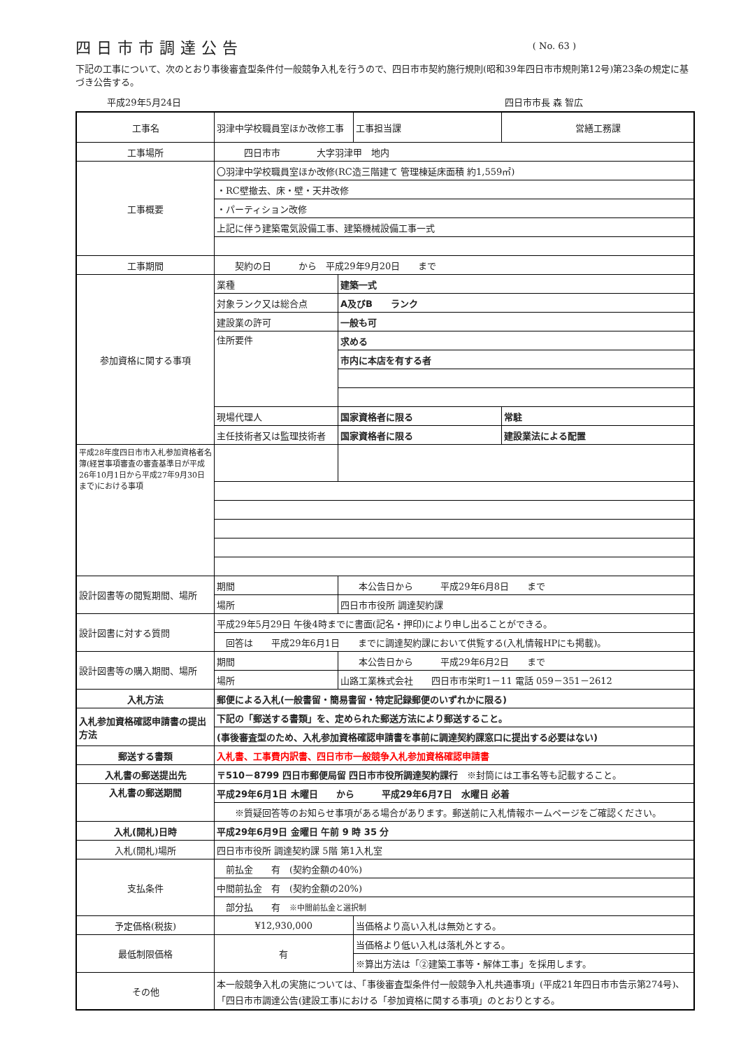四日市市調達公告
( No. 63 )
下記の工事について、次のとおり事後審査型条件付一般競争入札を行うので、四日市市契約施行規則(昭和39年四日市市規則第12号)第23条の規定に基づき公告する。
平成29年5月24日 四日市市長 森 智広
| 工事名 | 羽津中学校職員室ほか改修工事 | | 工事担当課 | 営繕工務課 |
| 工事場所 | 四日市市 大字羽津甲 地内 | | | |
| 工事概要 | 〇羽津中学校職員室ほか改修(RC造三階建て 管理棟延床面積 約1,559㎡) | | | |
| | ・RC壁撤去、床・壁・天井改修 | | | |
| | ・パーティション改修 | | | |
| | 上記に伴う建築電気設備工事、建築機械設備工事一式 | | | |
| 工事期間 | 契約の日 から 平成29年9月20日 まで | | | |
| 参加資格に関する事項 | 業種 | 建築一式 | | |
| | 対象ランク又は総合点 | A及びB ランク | | |
| | 建設業の許可 | 一般も可 | | |
| | 住所要件 | 求める | | |
| | | 市内に本店を有する者 | | |
| | 現場代理人 | 国家資格者に限る | | 常駐 |
| | 主任技術者又は監理技術者 | 国家資格者に限る | | 建設業法による配置 |
| 平成28年度四日市市入札参加資格者名簿(経営事項審査の審査基準日が平成26年10月1日から平成27年9月30日まで)における事項 | | | | |
| 設計図書等の閲覧期間、場所 | 期間 | 本公告日から 平成29年6月8日 まで | | |
| | 場所 | 四日市市役所 調達契約課 | | |
| 設計図書に対する質問 | 平成29年5月29日 午後4時までに書面(記名・押印)により申し出ることができる。 | | | |
| | 回答は 平成29年6月1日 までに調達契約課において供覧する(入札情報HPにも掲載)。 | | | |
| 設計図書等の購入期間、場所 | 期間 | 本公告日から 平成29年6月2日 まで | | |
| | 場所 | 山路工業株式会社 四日市市栄町1－11 電話 059－351－2612 | | |
| 入札方法 | 郵便による入札(一般書留・簡易書留・特定記録郵便のいずれかに限る) | | | |
| 入札参加資格確認申請書の提出方法 | 下記の「郵送する書類」を、定められた郵送方法により郵送すること。 | | | |
| | (事後審査型のため、入札参加資格確認申請書を事前に調達契約課窓口に提出する必要はない) | | | |
| 郵送する書類 | 入札書、工事費内訳書、四日市市一般競争入札参加資格確認申請書 | | | |
| 入札書の郵送提出先 | 〒510－8799 四日市郵便局留 四日市市役所調達契約課行 ※封筒には工事名等も記載すること。 | | | |
| 入札書の郵送期間 | 平成29年6月1日 木曜日 から 平成29年6月7日 水曜日 必着 | | | |
| | ※質疑回答等のお知らせ事項がある場合があります。郵送前に入札情報ホームページをご確認ください。 | | | |
| 入札(開札)日時 | 平成29年6月9日 金曜日 午前 9 時 35 分 | | | |
| 入札(開札)場所 | 四日市市役所 調達契約課 5階 第1入札室 | | | |
| 支払条件 | 前払金 有 (契約金額の40%) | | | |
| | 中間前払金 有 (契約金額の20%) | | | |
| | 部分払 有 ※中間前払金と選択制 | | | |
| 予定価格(税抜) | ¥12,930,000 | | 当価格より高い入札は無効とする。 | |
| 最低制限価格 | 有 | | 当価格より低い入札は落札外とする。 | |
| | | | ※算出方法は「②建築工事等・解体工事」を採用します。 | |
| その他 | 本一般競争入札の実施については、「事後審査型条件付一般競争入札共通事項」(平成21年四日市市告示第274号)、「四日市市調達公告(建設工事)における「参加資格に関する事項」のとおりとする。 | | | |